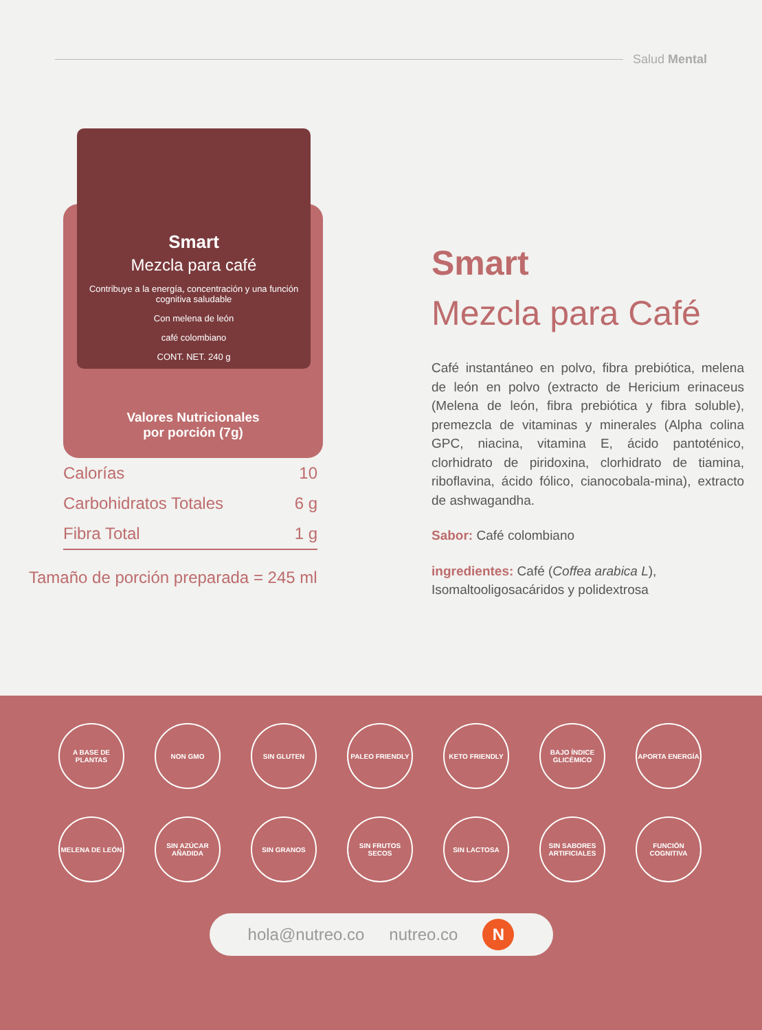Salud Mental
Smart
Mezcla para café
Contribuye a la energía, concentración y una función cognitiva saludable
Con melena de león
café colombiano
CONT. NET. 240 g
Valores Nutricionales
por porción (7g)
| Calorías | 10 |
| Carbohidratos Totales | 6 g |
| Fibra Total | 1 g |
Tamaño de porción preparada = 245 ml
Smart
Mezcla para Café
Café instantáneo en polvo, fibra prebiótica, melena de león en polvo (extracto de Hericium erinaceus (Melena de león, fibra prebiótica y fibra soluble), premezcla de vitaminas y minerales (Alpha colina GPC, niacina, vitamina E, ácido pantoténico, clorhidrato de piridoxina, clorhidrato de tiamina, riboflavina, ácido fólico, cianocobala-mina), extracto de ashwagandha.
Sabor: Café colombiano
ingredientes: Café (Coffea arabica L), Isomaltooligosacáridos y polidextrosa
A BASE DE PLANTAS
NON GMO
SIN GLUTEN
PALEO FRIENDLY
KETO FRIENDLY
BAJO ÍNDICE GLICÉMICO
APORTA ENERGÍA
MELENA DE LEÓN
SIN AZÚCAR AÑADIDA
SIN GRANOS
SIN FRUTOS SECOS
SIN LACTOSA
SIN SABORES ARTIFICIALES
FUNCIÓN COGNITIVA
hola@nutreo.co nutreo.co
N